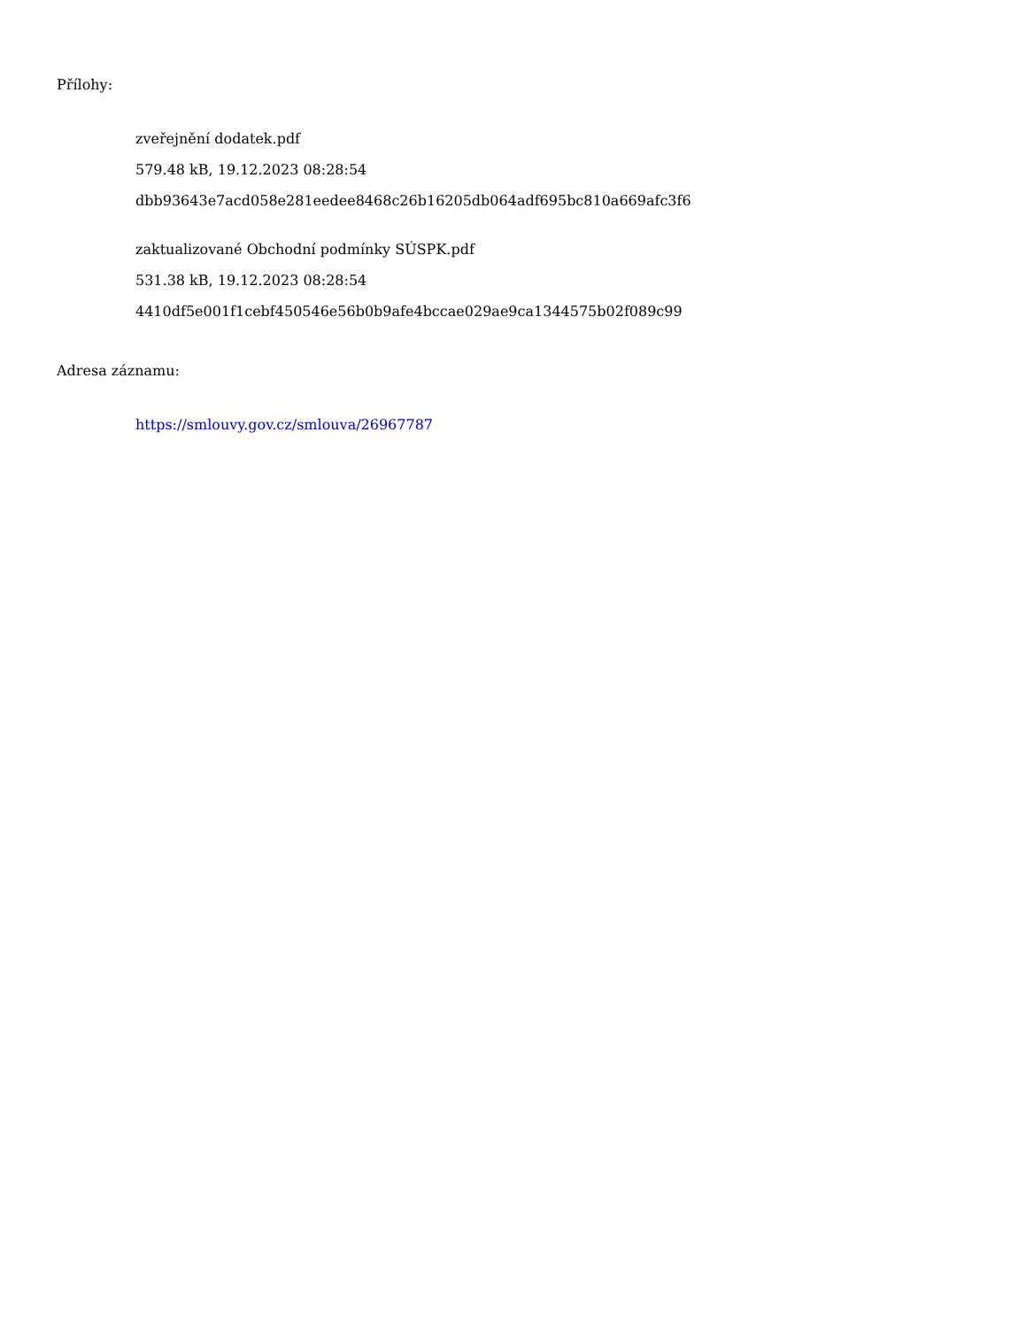Přílohy:
zveřejnění dodatek.pdf
579.48 kB, 19.12.2023 08:28:54
dbb93643e7acd058e281eedee8468c26b16205db064adf695bc810a669afc3f6
zaktualizované Obchodní podmínky SÚSPK.pdf
531.38 kB, 19.12.2023 08:28:54
4410df5e001f1cebf450546e56b0b9afe4bccae029ae9ca1344575b02f089c99
Adresa záznamu:
https://smlouvy.gov.cz/smlouva/26967787